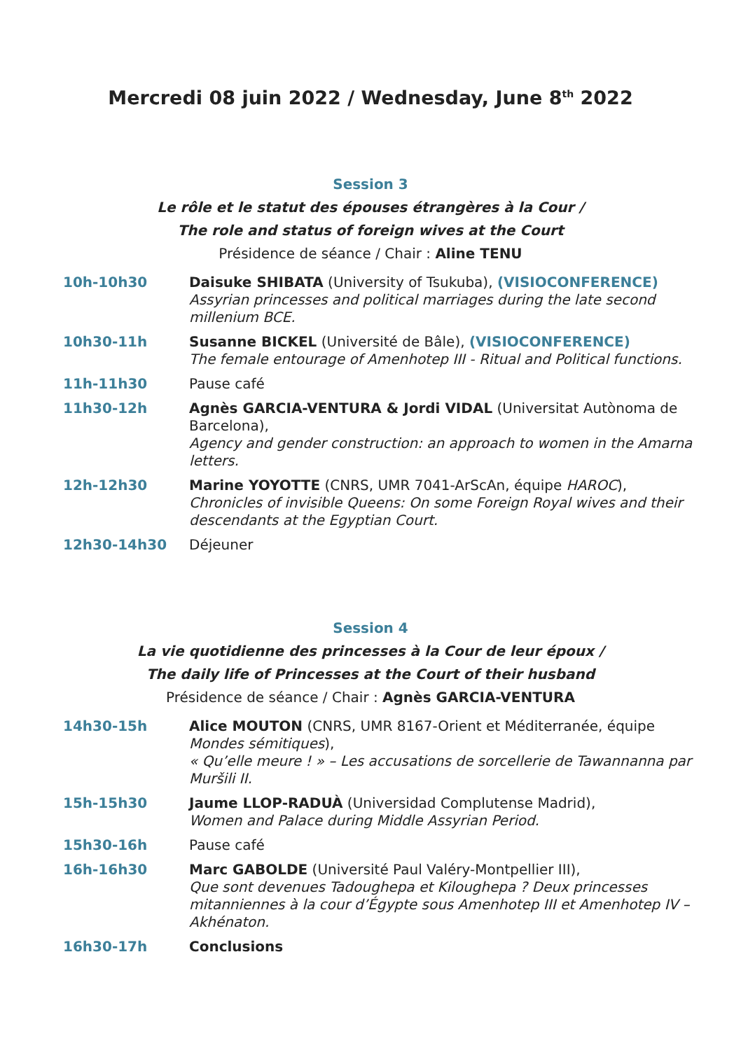Mercredi 08 juin 2022 / Wednesday, June 8<sup>th</sup> 2022
Session 3
Le rôle et le statut des épouses étrangères à la Cour /
The role and status of foreign wives at the Court
Présidence de séance / Chair : Aline TENU
| 10h-10h30 | Daisuke SHIBATA (University of Tsukuba), (VISIOCONFERENCE) Assyrian princesses and political marriages during the late second millenium BCE. |
| 10h30-11h | Susanne BICKEL (Université de Bâle), (VISIOCONFERENCE) The female entourage of Amenhotep III - Ritual and Political functions. |
| 11h-11h30 | Pause café |
| 11h30-12h | Agnès GARCIA-VENTURA & Jordi VIDAL (Universitat Autònoma de Barcelona), Agency and gender construction: an approach to women in the Amarna letters. |
| 12h-12h30 | Marine YOYOTTE (CNRS, UMR 7041-ArScAn, équipe HAROC ), Chronicles of invisible Queens: On some Foreign Royal wives and their descendants at the Egyptian Court. |
| 12h30-14h30 | Déjeuner |
Session 4
La vie quotidienne des princesses à la Cour de leur époux /
The daily life of Princesses at the Court of their husband
Présidence de séance / Chair : Agnès GARCIA-VENTURA
| 14h30-15h | Alice MOUTON (CNRS, UMR 8167-Orient et Méditerranée, équipe Mondes sémitiques ), « Qu’elle meure ! » – Les accusations de sorcellerie de Tawannanna par Muršili II. |
| 15h-15h30 | Jaume LLOP-RADUÀ (Universidad Complutense Madrid), Women and Palace during Middle Assyrian Period. |
| 15h30-16h | Pause café |
| 16h-16h30 | Marc GABOLDE (Université Paul Valéry-Montpellier III), Que sont devenues Tadoughepa et Kiloughepa ? Deux princesses mitanniennes à la cour d’Égypte sous Amenhotep III et Amenhotep IV – Akhénaton. |
| 16h30-17h | Conclusions |